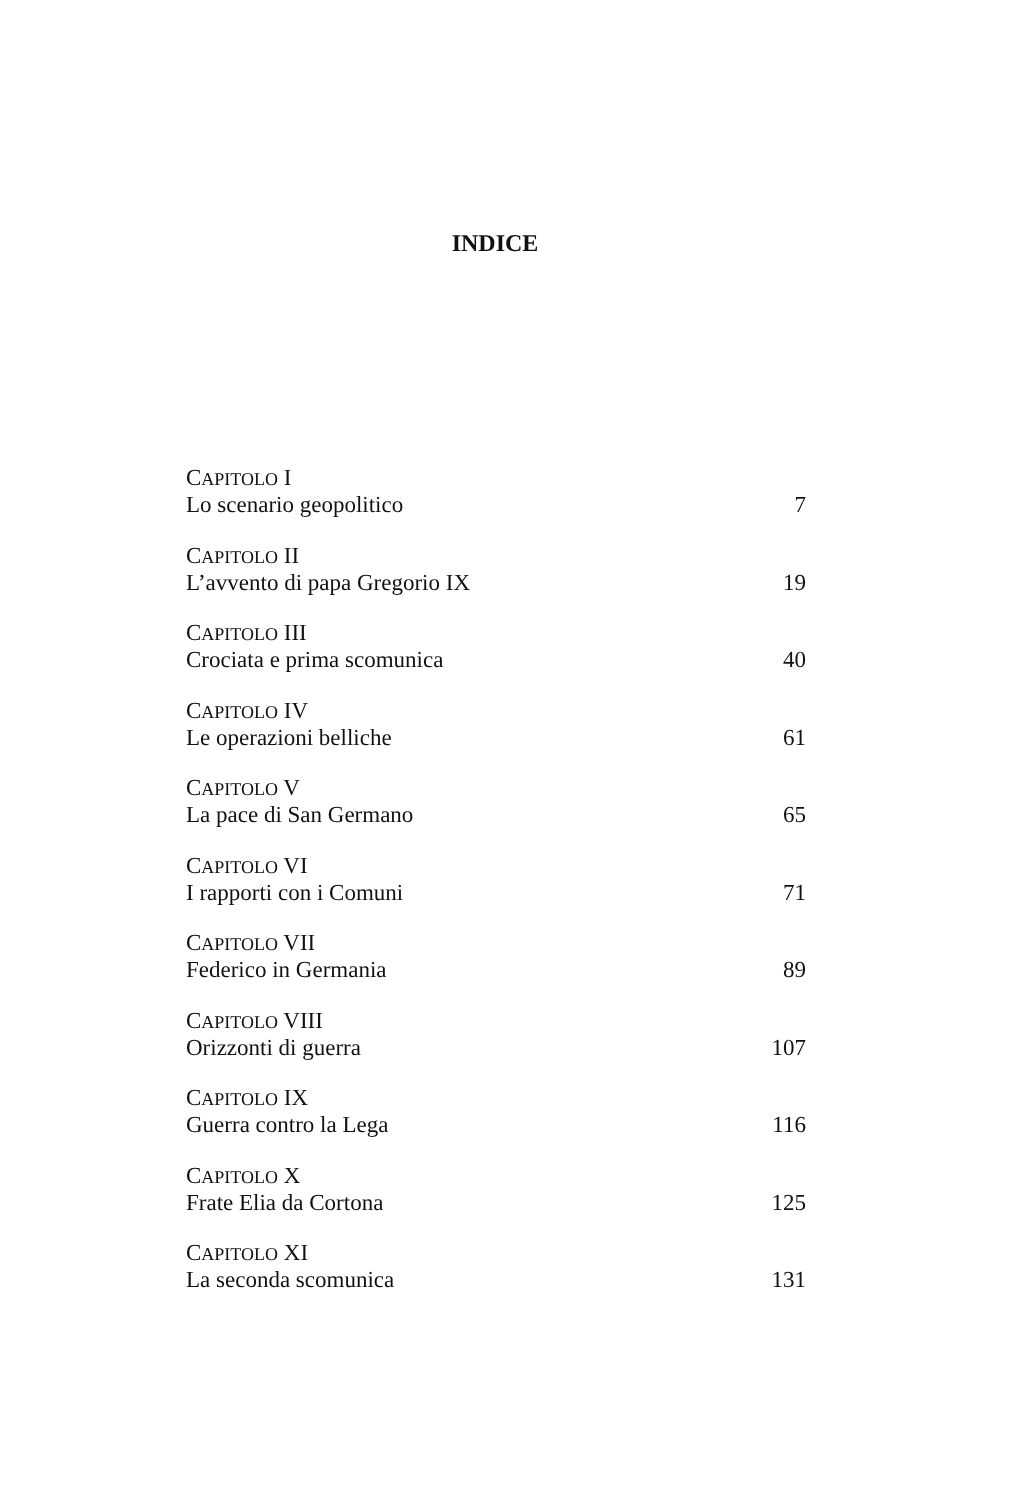INDICE
CAPITOLO I
Lo scenario geopolitico 7
CAPITOLO II
L’avvento di papa Gregorio IX 19
CAPITOLO III
Crociata e prima scomunica 40
CAPITOLO IV
Le operazioni belliche 61
CAPITOLO V
La pace di San Germano 65
CAPITOLO VI
I rapporti con i Comuni 71
CAPITOLO VII
Federico in Germania 89
CAPITOLO VIII
Orizzonti di guerra 107
CAPITOLO IX
Guerra contro la Lega 116
CAPITOLO X
Frate Elia da Cortona 125
CAPITOLO XI
La seconda scomunica 131